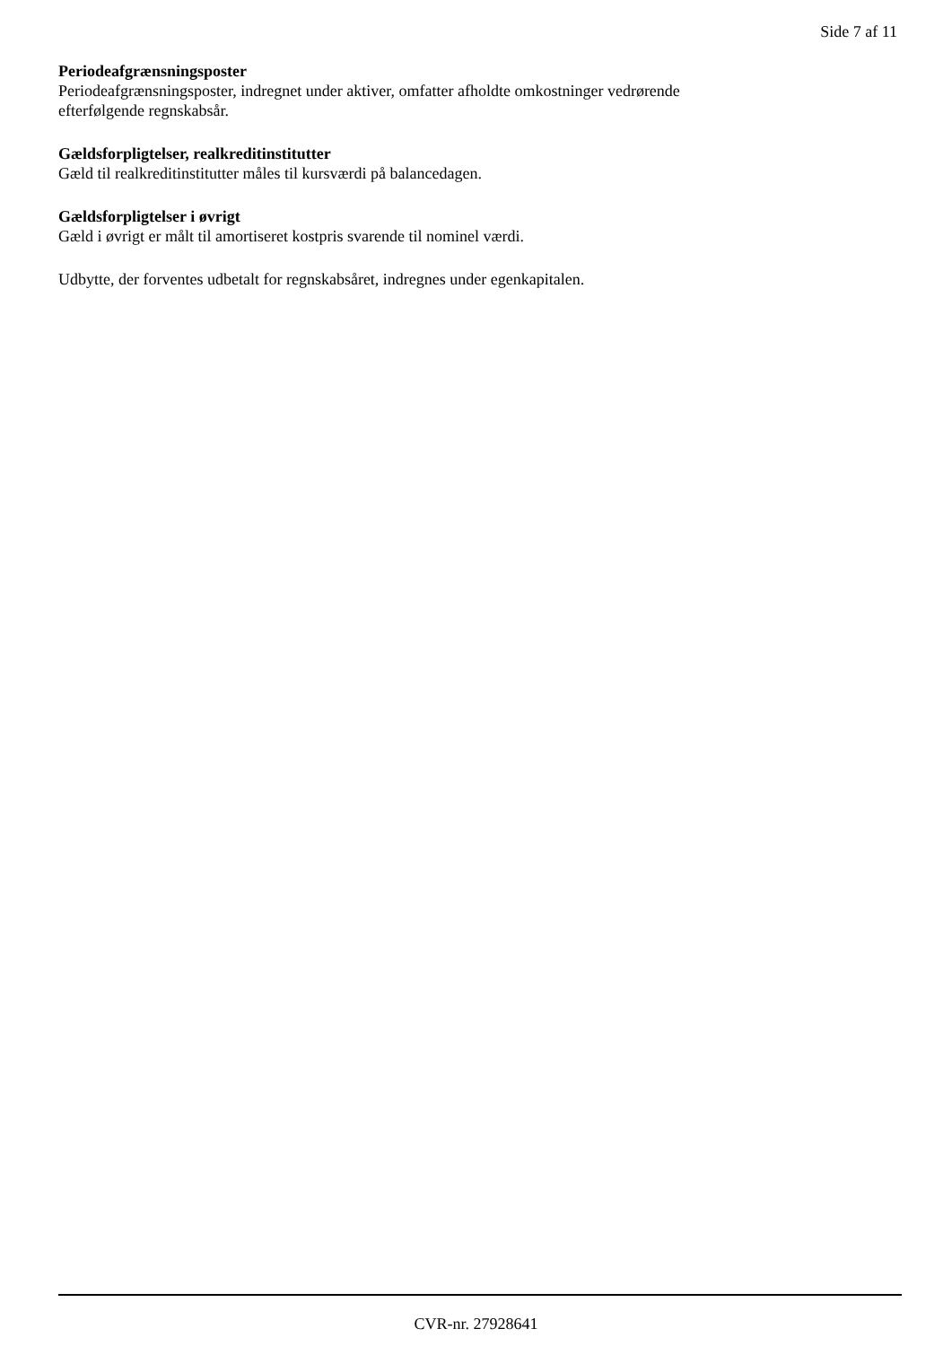Side 7 af 11
Periodeafgrænsningsposter
Periodeafgrænsningsposter, indregnet under aktiver, omfatter afholdte omkostninger vedrørende
efterfølgende regnskabsår.
Gældsforpligtelser, realkreditinstitutter
Gæld til realkreditinstitutter måles til kursværdi på balancedagen.
Gældsforpligtelser i øvrigt
Gæld i øvrigt er målt til amortiseret kostpris svarende til nominel værdi.
Udbytte, der forventes udbetalt for regnskabsåret, indregnes under egenkapitalen.
CVR-nr. 27928641